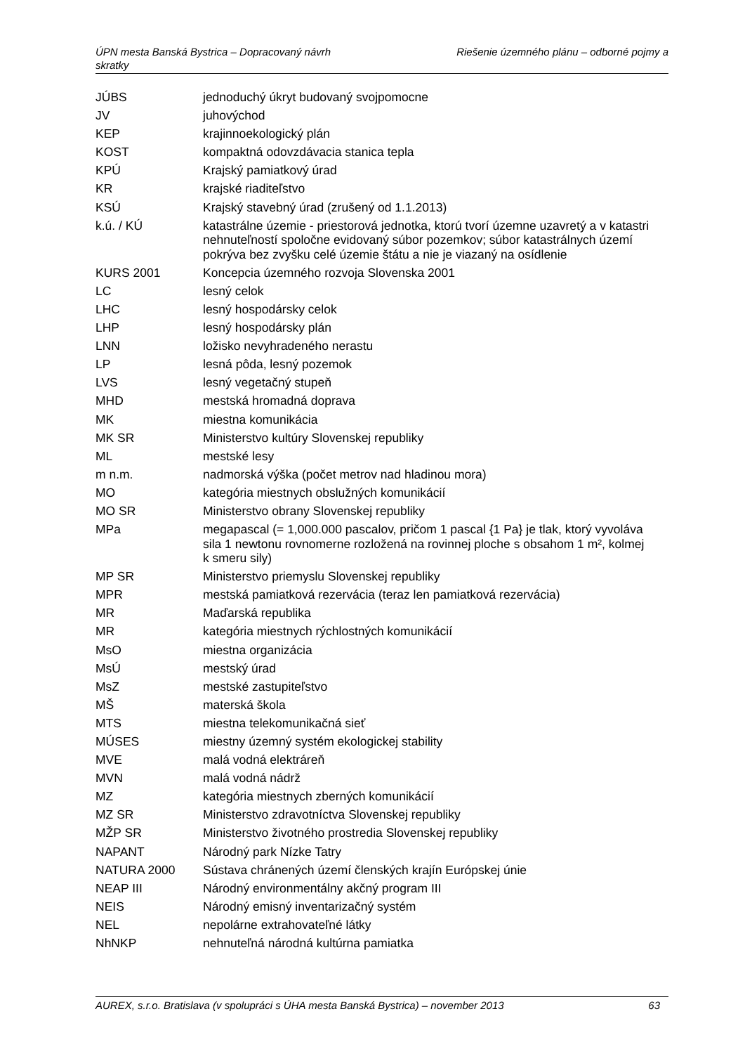Riešenie územného plánu – odborné pojmy a ÚPN mesta Banská Bystrica – Dopracovaný návrh
skratky
| JÚBS | jednoduchý úkryt budovaný svojpomocne |
| JV | juhovýchod |
| KEP | krajinnoekologický plán |
| KOST | kompaktná odovzdávacia stanica tepla |
| KPÚ | Krajský pamiatkový úrad |
| KR | krajské riaditeľstvo |
| KSÚ | Krajský stavebný úrad (zrušený od 1.1.2013) |
| k.ú. / KÚ | katastrálne územie - priestorová jednotka, ktorú tvorí územne uzavretý a v katastri nehnuteľností spoločne evidovaný súbor pozemkov; súbor katastrálnych území pokrýva bez zvyšku celé územie štátu a nie je viazaný na osídlenie |
| KURS 2001 | Koncepcia územného rozvoja Slovenska 2001 |
| LC | lesný celok |
| LHC | lesný hospodársky celok |
| LHP | lesný hospodársky plán |
| LNN | ložisko nevyhradeného nerastu |
| LP | lesná pôda, lesný pozemok |
| LVS | lesný vegetačný stupeň |
| MHD | mestská hromadná doprava |
| MK | miestna komunikácia |
| MK SR | Ministerstvo kultúry Slovenskej republiky |
| ML | mestské lesy |
| m n.m. | nadmorská výška (počet metrov nad hladinou mora) |
| MO | kategória miestnych obslužných komunikácií |
| MO SR | Ministerstvo obrany Slovenskej republiky |
| MPa | megapascal (= 1,000.000 pascalov, pričom 1 pascal {1 Pa} je tlak, ktorý vyvoláva sila 1 newtonu rovnomerne rozložená na rovinnej ploche s obsahom 1 m², kolmej k smeru sily) |
| MP SR | Ministerstvo priemyslu Slovenskej republiky |
| MPR | mestská pamiatková rezervácia (teraz len pamiatková rezervácia) |
| MR | Maďarská republika |
| MR | kategória miestnych rýchlostných komunikácií |
| MsO | miestna organizácia |
| MsÚ | mestský úrad |
| MsZ | mestské zastupiteľstvo |
| MŠ | materská škola |
| MTS | miestna telekomunikačná sieť |
| MÚSES | miestny územný systém ekologickej stability |
| MVE | malá vodná elektráreň |
| MVN | malá vodná nádrž |
| MZ | kategória miestnych zberných komunikácií |
| MZ SR | Ministerstvo zdravotníctva Slovenskej republiky |
| MŽP SR | Ministerstvo životného prostredia Slovenskej republiky |
| NAPANT | Národný park Nízke Tatry |
| NATURA 2000 | Sústava chránených území členských krajín Európskej únie |
| NEAP III | Národný environmentálny akčný program III |
| NEIS | Národný emisný inventarizačný systém |
| NEL | nepolárne extrahovateľné látky |
| NhNKP | nehnuteľná národná kultúrna pamiatka |
AUREX, s.r.o. Bratislava (v spolupráci s ÚHA mesta Banská Bystrica) – november 2013 63